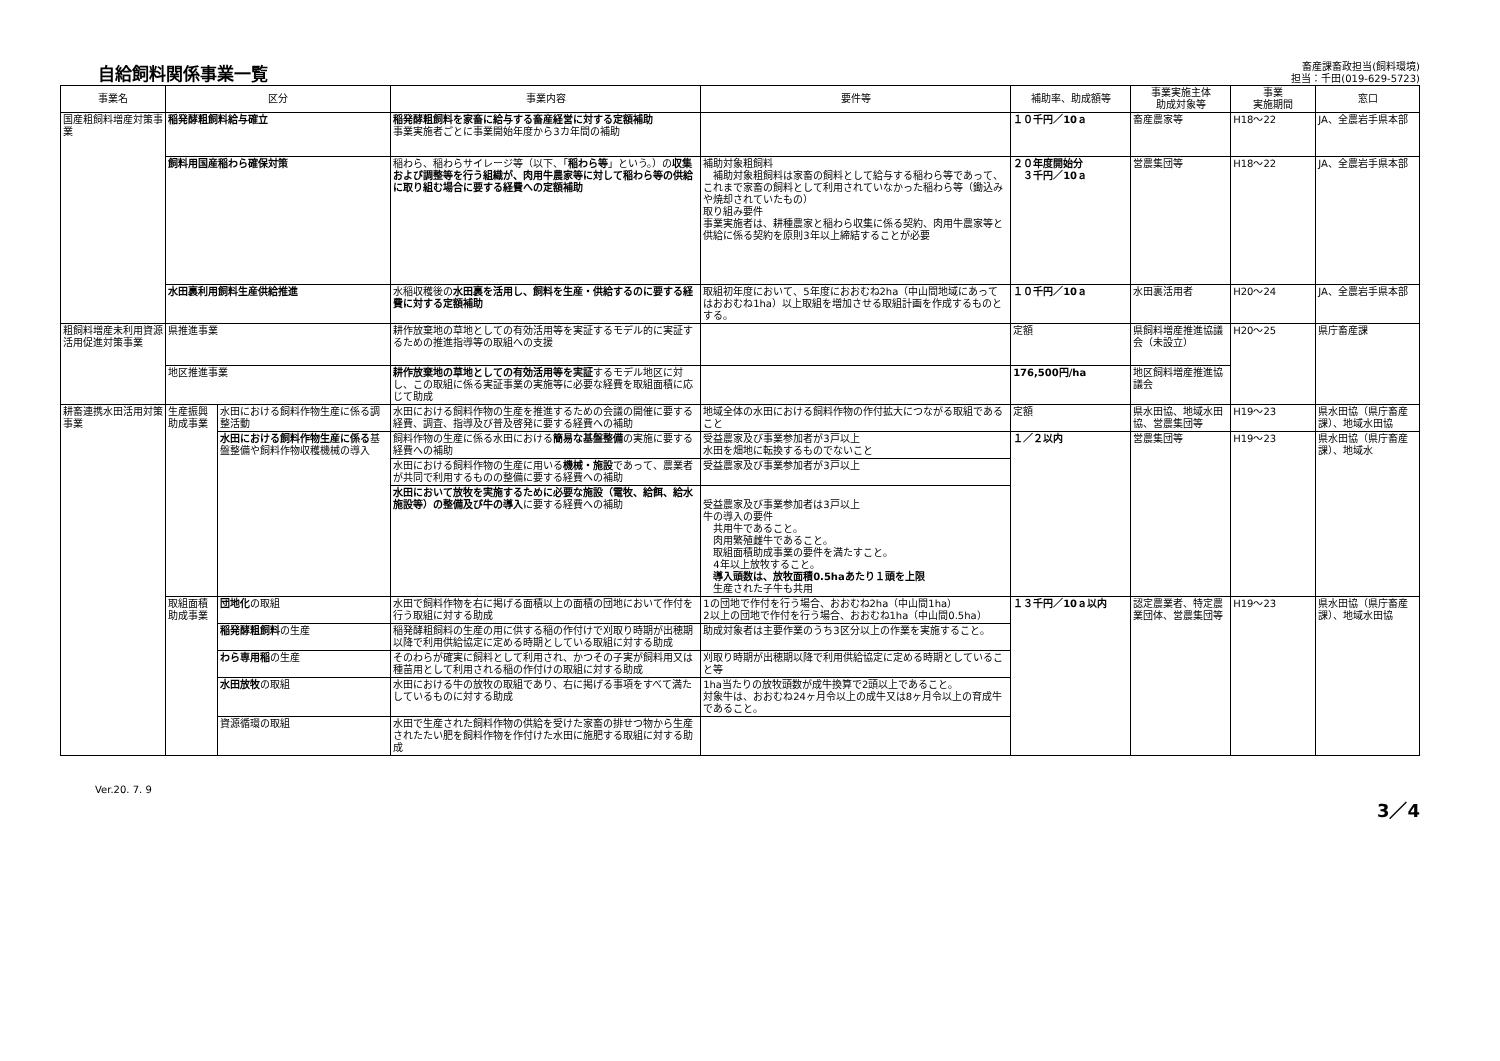自給飼料関係事業一覧
畜産課畜政担当(飼料環境)
担当：千田(019-629-5723)
| 事業名 | 区分 | | 事業内容 | 要件等 | 補助率、助成額等 | 事業実施主体 助成対象等 | 事業 実施期間 | 窓口 |
| --- | --- | --- | --- | --- | --- | --- | --- | --- |
| 国産粗飼料増産対策事業 | 稲発酵粗飼料給与確立 | | 稲発酵粗飼料を家畜に給与する畜産経営に対する定額補助 事業実施者ごとに事業開始年度から3カ年間の補助 | | １０千円／10ａ | 畜産農家等 | H18～22 | JA、全農岩手県本部 |
| | 飼料用国産稲わら確保対策 | | 稲わら、稲わらサイレージ等（以下、「 稲わら等 」という。）の 収集および調整等を行う組織が、肉用牛農家等に対して稲わら等の供給に取り組む場合に要する経費への定額補助 | 補助対象粗飼料 補助対象粗飼料は家畜の飼料として給与する稲わら等であって、これまで家畜の飼料として利用されていなかった稲わら等（鋤込みや焼却されていたもの） 取り組み要件 事業実施者は、耕種農家と稲わら収集に係る契約、肉用牛農家等と供給に係る契約を原則3年以上締結することが必要 | ２０年度開始分 ３千円／10ａ | 営農集団等 | H18～22 | JA、全農岩手県本部 |
| | 水田裏利用飼料生産供給推進 | | 水稲収穫後の 水田裏を活用し、飼料を生産・供給するのに要する経費に対する定額補助 | 取組初年度において、5年度におおむね2ha（中山間地域にあってはおおむね1ha）以上取組を増加させる取組計画を作成するものとする。 | １０千円／10ａ | 水田裏活用者 | H20～24 | JA、全農岩手県本部 |
| 粗飼料増産未利用資源活用促進対策事業 | 県推進事業 | | 耕作放棄地の草地としての有効活用等を実証するモデル的に実証するための推進指導等の取組への支援 | | 定額 | 県飼料増産推進協議会（未設立） | H20～25 | 県庁畜産課 |
| | 地区推進事業 | | 耕作放棄地の草地としての有効活用等を実証 するモデル地区に対し、この取組に係る実証事業の実施等に必要な経費を取組面積に応じて助成 | | 176,500円/ha | 地区飼料増産推進協議会 | | |
| 耕畜連携水田活用対策事業 | 生産振興助成事業 | 水田における飼料作物生産に係る調整活動 | 水田における飼料作物の生産を推進するための会議の開催に要する経費、調査、指導及び普及啓発に要する経費への補助 | 地域全体の水田における飼料作物の作付拡大につながる取組であること | 定額 | 県水田協、地域水田協、営農集団等 | H19～23 | 県水田協（県庁畜産課）、地域水田協 |
| | | 水田における飼料作物生産に係る 基盤整備や飼料作物収穫機械の導入 | 飼料作物の生産に係る水田における 簡易な基盤整備 の実施に要する経費への補助 | 受益農家及び事業参加者が3戸以上 水田を畑地に転換するものでないこと | １／２以内 | 営農集団等 | H19～23 | 県水田協（県庁畜産課）、地域水 |
| | | | 水田における飼料作物の生産に用いる 機械・施設 であって、農業者が共同で利用するものの整備に要する経費への補助 | 受益農家及び事業参加者が3戸以上 | | | | |
| | | | 水田において放牧を実施するために必要な施設（電牧、給餌、給水施設等）の整備及び牛の導入 に要する経費への補助 | 受益農家及び事業参加者は3戸以上 牛の導入の要件 共用牛であること。 肉用繁殖雌牛であること。 取組面積助成事業の要件を満たすこと。 4年以上放牧すること。 導入頭数は、放牧面積0.5haあたり１頭を上限 生産された子牛も共用 | | | | |
| | 取組面積助成事業 | 団地化 の取組 | 水田で飼料作物を右に掲げる面積以上の面積の団地において作付を行う取組に対する助成 | 1の団地で作付を行う場合、おおむね2ha（中山間1ha） 2以上の団地で作付を行う場合、おおむね1ha（中山間0.5ha） | １３千円／10ａ以内 | 認定農業者、特定農業団体、営農集団等 | H19～23 | 県水田協（県庁畜産課）、地域水田協 |
| | | 稲発酵粗飼料 の生産 | 稲発酵粗飼料の生産の用に供する稲の作付けで刈取り時期が出穂期以降で利用供給協定に定める時期としている取組に対する助成 | 助成対象者は主要作業のうち3区分以上の作業を実施すること。 | | | | |
| | | わら専用稲 の生産 | そのわらが確実に飼料として利用され、かつその子実が飼料用又は種苗用として利用される稲の作付けの取組に対する助成 | 刈取り時期が出穂期以降で利用供給協定に定める時期としていること等 | | | | |
| | | 水田放牧 の取組 | 水田における牛の放牧の取組であり、右に掲げる事項をすべて満たしているものに対する助成 | 1ha当たりの放牧頭数が成牛換算で2頭以上であること。 対象牛は、おおむね24ヶ月令以上の成牛又は8ヶ月令以上の育成牛であること。 | | | | |
| | | 資源循環の取組 | 水田で生産された飼料作物の供給を受けた家畜の排せつ物から生産されたたい肥を飼料作物を作付けた水田に施肥する取組に対する助成 | | | | | |
Ver.20. 7. 9 3／4